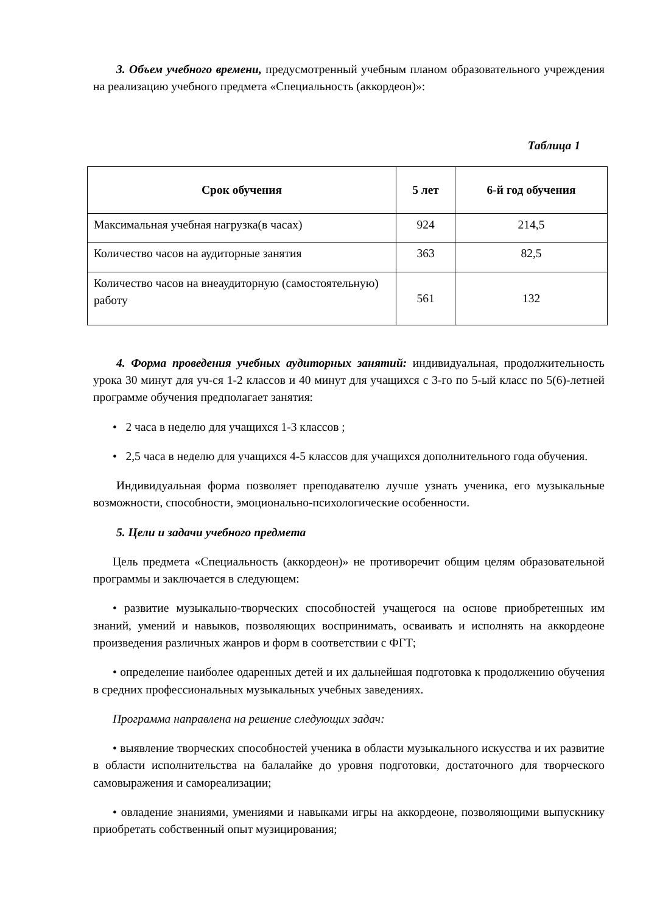3. Объем учебного времени, предусмотренный учебным планом образовательного учреждения на реализацию учебного предмета «Специальность (аккордеон)»:
Таблица 1
| Срок обучения | 5 лет | 6-й год обучения |
| --- | --- | --- |
| Максимальная учебная нагрузка(в часах) | 924 | 214,5 |
| Количество часов на аудиторные занятия | 363 | 82,5 |
| Количество часов на внеаудиторную (самостоятельную) работу | 561 | 132 |
4. Форма проведения учебных аудиторных занятий: индивидуальная, продолжительность урока 30 минут для уч-ся 1-2 классов и 40 минут для учащихся с 3-го по 5-ый класс по 5(6)-летней программе обучения предполагает занятия:
• 2 часа в неделю для учащихся 1-3 классов ;
• 2,5 часа в неделю для учащихся 4-5 классов для учащихся дополнительного года обучения.
Индивидуальная форма позволяет преподавателю лучше узнать ученика, его музыкальные возможности, способности, эмоционально-психологические особенности.
5. Цели и задачи учебного предмета
Цель предмета «Специальность (аккордеон)» не противоречит общим целям образовательной программы и заключается в следующем:
• развитие музыкально-творческих способностей учащегося на основе приобретенных им знаний, умений и навыков, позволяющих воспринимать, осваивать и исполнять на аккордеоне произведения различных жанров и форм в соответствии с ФГТ;
• определение наиболее одаренных детей и их дальнейшая подготовка к продолжению обучения в средних профессиональных музыкальных учебных заведениях.
Программа направлена на решение следующих задач:
• выявление творческих способностей ученика в области музыкального искусства и их развитие в области исполнительства на балалайке до уровня подготовки, достаточного для творческого самовыражения и самореализации;
• овладение знаниями, умениями и навыками игры на аккордеоне, позволяющими выпускнику приобретать собственный опыт музицирования;